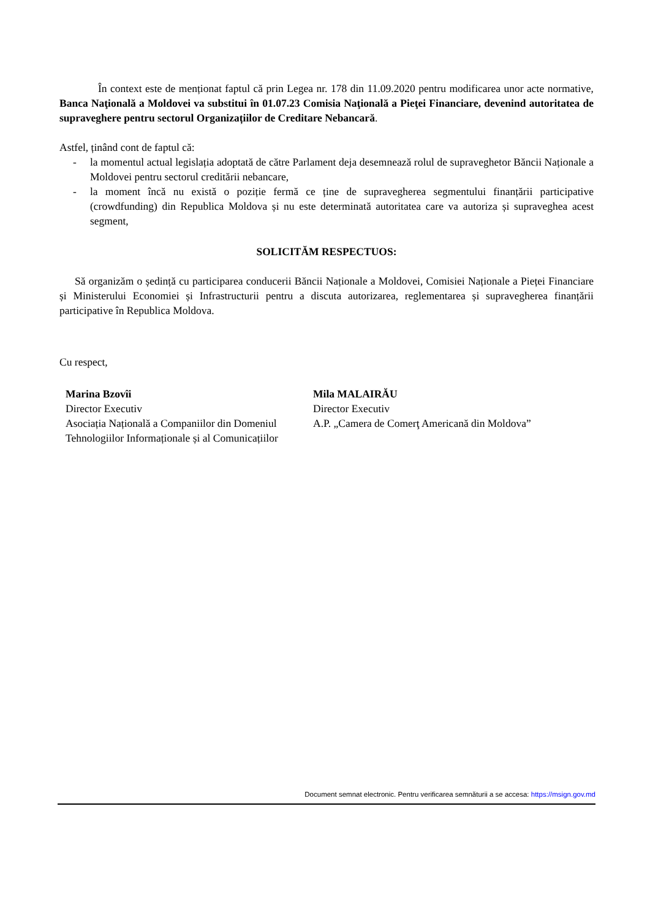În context este de menționat faptul că prin Legea nr. 178 din 11.09.2020 pentru modificarea unor acte normative, Banca Naţională a Moldovei va substitui în 01.07.23 Comisia Naţională a Pieţei Financiare, devenind autoritatea de supraveghere pentru sectorul Organizațiilor de Creditare Nebancară.
Astfel, ținând cont de faptul că:
- la momentul actual legislația adoptată de către Parlament deja desemnează rolul de supraveghetor Băncii Naționale a Moldovei pentru sectorul creditării nebancare,
- la moment încă nu există o poziție fermă ce ține de supravegherea segmentului finanțării participative (crowdfunding) din Republica Moldova și nu este determinată autoritatea care va autoriza și supraveghea acest segment,
SOLICITĂM RESPECTUOS:
Să organizăm o ședință cu participarea conducerii Băncii Naționale a Moldovei, Comisiei Naționale a Pieței Financiare și Ministerului Economiei și Infrastructurii pentru a discuta autorizarea, reglementarea și supravegherea finanțării participative în Republica Moldova.
Cu respect,
Marina Bzovîi
Director Executiv
Asociația Națională a Companiilor din Domeniul Tehnologiilor Informaționale și al Comunicațiilor
Mila MALAIRĂU
Director Executiv
A.P. „Camera de Comerţ Americană din Moldova”
Document semnat electronic. Pentru verificarea semnăturii a se accesa: https://msign.gov.md